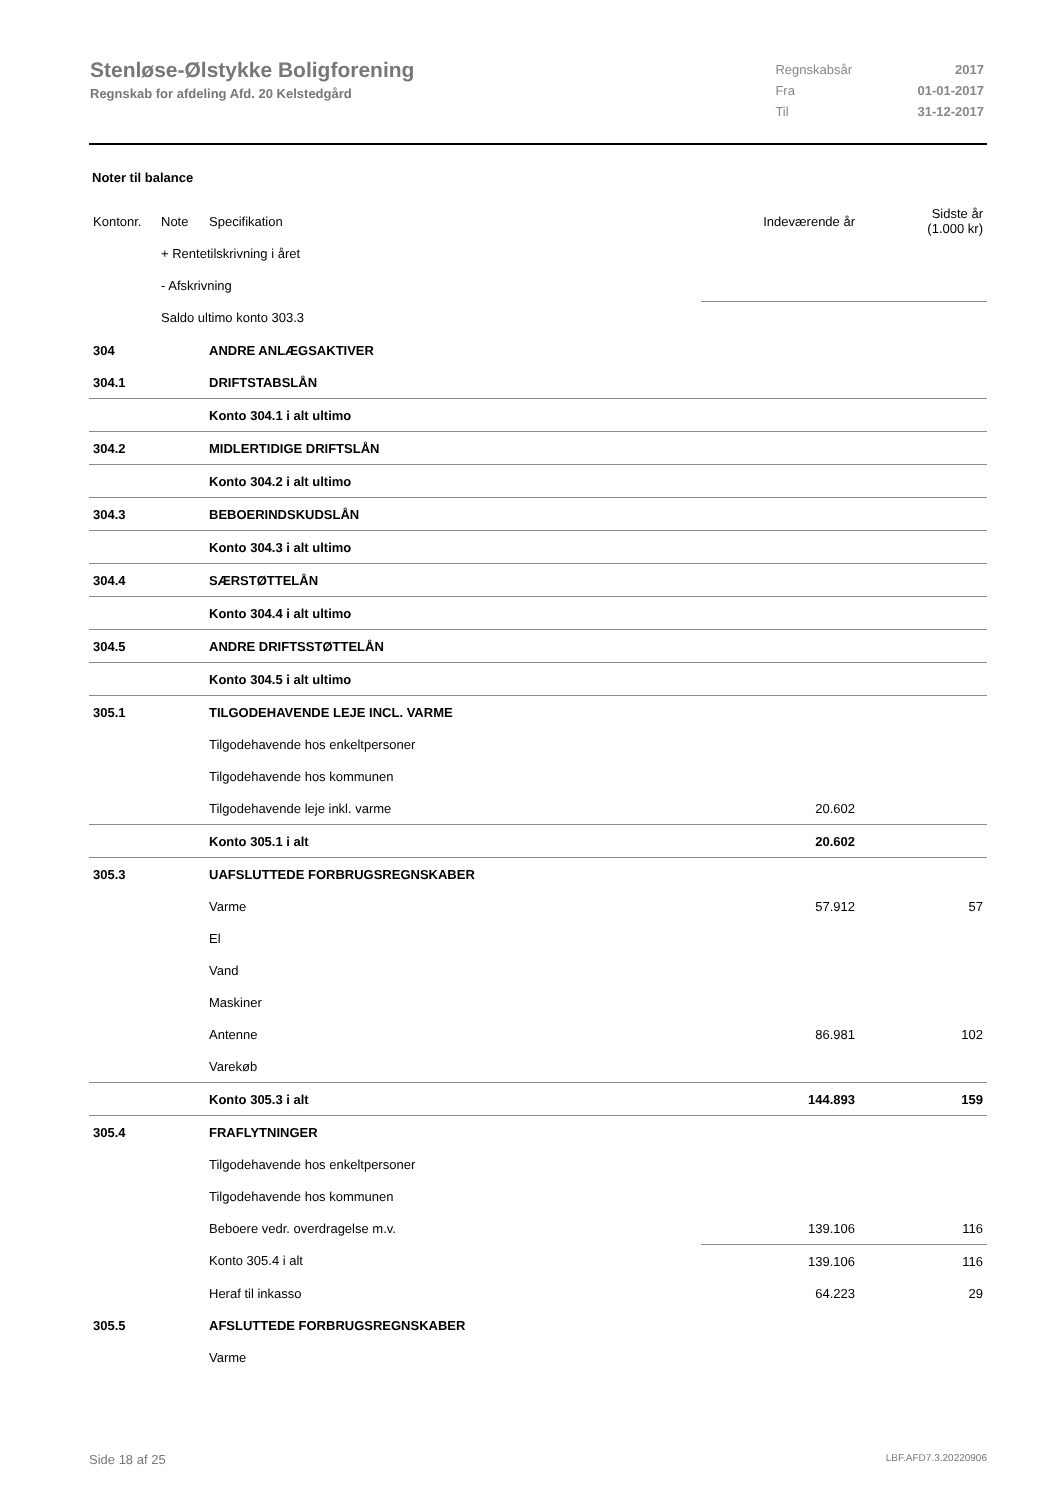Stenløse-Ølstykke Boligforening
Regnskab for afdeling Afd. 20 Kelstedgård
| Regnskabsår | 2017 |
| Fra | 01-01-2017 |
| Til | 31-12-2017 |
Noter til balance
| Kontonr. | Note | Specifikation | Indeværende år | Sidste år (1.000 kr) |
| | + Rentetilskrivning i året | | | |
| | - Afskrivning | | | |
| | Saldo ultimo konto 303.3 | | | |
| 304 | | ANDRE ANLÆGSAKTIVER | | |
| 304.1 | | DRIFTSTABSLÅN | | |
| | | Konto 304.1 i alt ultimo | | |
| 304.2 | | MIDLERTIDIGE DRIFTSLÅN | | |
| | | Konto 304.2 i alt ultimo | | |
| 304.3 | | BEBOERINDSKUDSLÅN | | |
| | | Konto 304.3 i alt ultimo | | |
| 304.4 | | SÆRSTØTTELÅN | | |
| | | Konto 304.4 i alt ultimo | | |
| 304.5 | | ANDRE DRIFTSSTØTTELÅN | | |
| | | Konto 304.5 i alt ultimo | | |
| 305.1 | | TILGODEHAVENDE LEJE INCL. VARME | | |
| | | Tilgodehavende hos enkeltpersoner | | |
| | | Tilgodehavende hos kommunen | | |
| | | Tilgodehavende leje inkl. varme | 20.602 | |
| | | Konto 305.1 i alt | 20.602 | |
| 305.3 | | UAFSLUTTEDE FORBRUGSREGNSKABER | | |
| | | Varme | 57.912 | 57 |
| | | El | | |
| | | Vand | | |
| | | Maskiner | | |
| | | Antenne | 86.981 | 102 |
| | | Varekøb | | |
| | | Konto 305.3 i alt | 144.893 | 159 |
| 305.4 | | FRAFLYTNINGER | | |
| | | Tilgodehavende hos enkeltpersoner | | |
| | | Tilgodehavende hos kommunen | | |
| | | Beboere vedr. overdragelse m.v. | 139.106 | 116 |
| | | Konto 305.4 i alt | 139.106 | 116 |
| | | Heraf til inkasso | 64.223 | 29 |
| 305.5 | | AFSLUTTEDE FORBRUGSREGNSKABER | | |
| | | Varme | | |
Side 18 af 25 LBF.AFD7.3.20220906